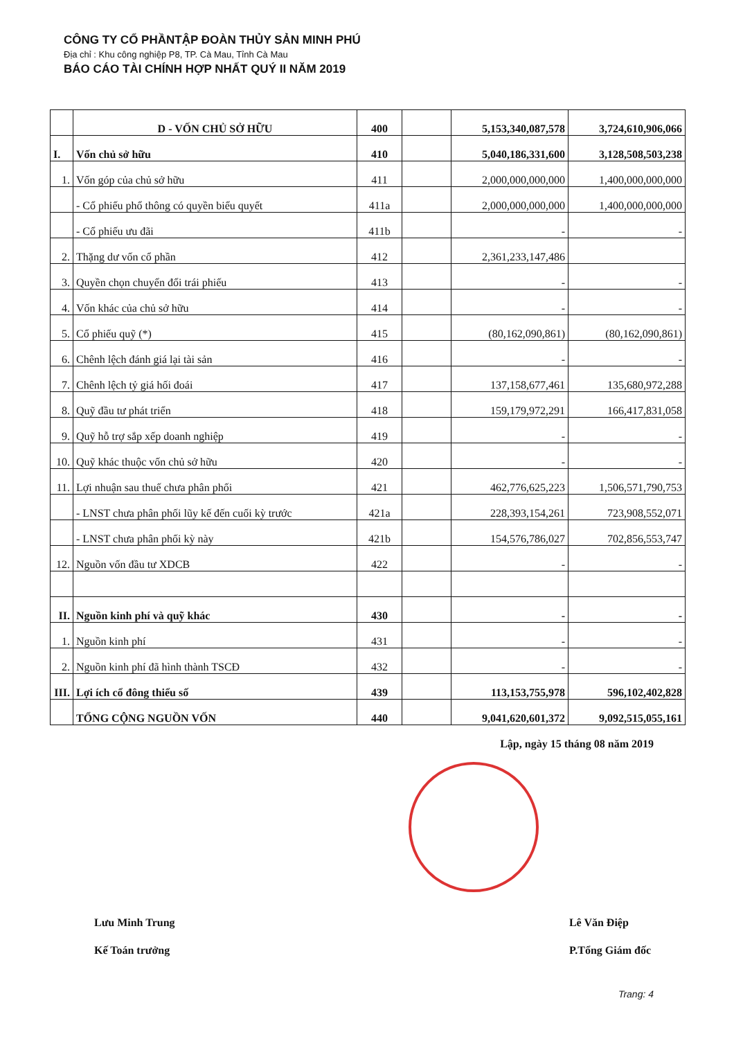CÔNG TY CỔ PHẦNTẬP ĐOÀN THỦY SẢN MINH PHÚ
Địa chỉ : Khu công nghiệp P8, TP. Cà Mau, Tỉnh Cà Mau
BÁO CÁO TÀI CHÍNH HỢP NHẤT QUÝ II NĂM 2019
| | D - VỐN CHỦ SỞ HỮU | 400 | | 5,153,340,087,578 | 3,724,610,906,066 |
| I. | Vốn chủ sở hữu | 410 | | 5,040,186,331,600 | 3,128,508,503,238 |
| 1. | Vốn góp của chủ sở hữu | 411 | | 2,000,000,000,000 | 1,400,000,000,000 |
| | - Cổ phiếu phổ thông có quyền biểu quyết | 411a | | 2,000,000,000,000 | 1,400,000,000,000 |
| | - Cổ phiếu ưu đãi | 411b | | - | - |
| 2. | Thặng dư vốn cổ phần | 412 | | 2,361,233,147,486 | |
| 3. | Quyền chọn chuyển đổi trái phiếu | 413 | | - | - |
| 4. | Vốn khác của chủ sở hữu | 414 | | - | - |
| 5. | Cổ phiếu quỹ (*) | 415 | | (80,162,090,861) | (80,162,090,861) |
| 6. | Chênh lệch đánh giá lại tài sản | 416 | | - | - |
| 7. | Chênh lệch tỷ giá hối đoái | 417 | | 137,158,677,461 | 135,680,972,288 |
| 8. | Quỹ đầu tư phát triển | 418 | | 159,179,972,291 | 166,417,831,058 |
| 9. | Quỹ hỗ trợ sắp xếp doanh nghiệp | 419 | | - | - |
| 10. | Quỹ khác thuộc vốn chủ sở hữu | 420 | | - | - |
| 11. | Lợi nhuận sau thuế chưa phân phối | 421 | | 462,776,625,223 | 1,506,571,790,753 |
| | - LNST chưa phân phối lũy kế đến cuối kỳ trước | 421a | | 228,393,154,261 | 723,908,552,071 |
| | - LNST chưa phân phối kỳ này | 421b | | 154,576,786,027 | 702,856,553,747 |
| 12. | Nguồn vốn đầu tư XDCB | 422 | | - | - |
| II. | Nguồn kinh phí và quỹ khác | 430 | | - | - |
| 1. | Nguồn kinh phí | 431 | | - | - |
| 2. | Nguồn kinh phí đã hình thành TSCĐ | 432 | | - | - |
| III. | Lợi ích cổ đông thiểu số | 439 | | 113,153,755,978 | 596,102,402,828 |
| | TỔNG CỘNG NGUỒN VỐN | 440 | | 9,041,620,601,372 | 9,092,515,055,161 |
Lập, ngày 15 tháng 08 năm 2019
Lưu Minh Trung
Kế Toán trưởng
Lê Văn Điệp
P.Tổng Giám đốc
Trang: 4